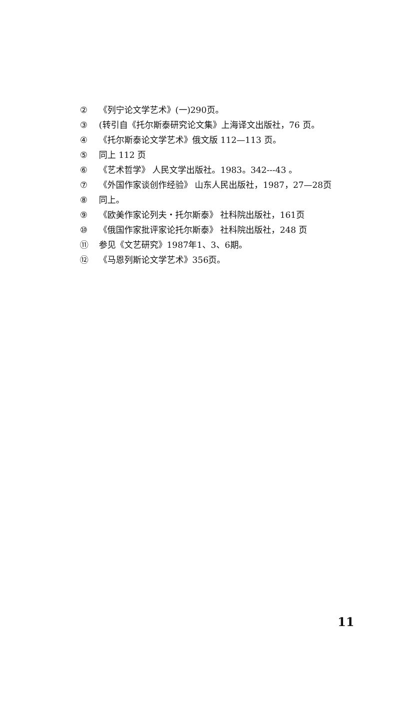② 《列宁论文学艺术》(一)290页。
③ (转引自《托尔斯泰研究论文集》上海译文出版社，76 页。
④ 《托尔斯泰论文学艺术》俄文版 112—113 页。
⑤ 同上 112 页
⑥ 《艺术哲学》 人民文学出版社。1983。342---43 。
⑦ 《外国作家谈创作经验》 山东人民出版社，1987，27—28页
⑧ 同上。
⑨ 《欧美作家论列夫・托尔斯泰》 社科院出版社，161页
⑩ 《俄国作家批评家论托尔斯泰》 社科院出版社，248 页
⑪ 参见《文艺研究》1987年1、3、6期。
⑫ 《马恩列斯论文学艺术》356页。
11